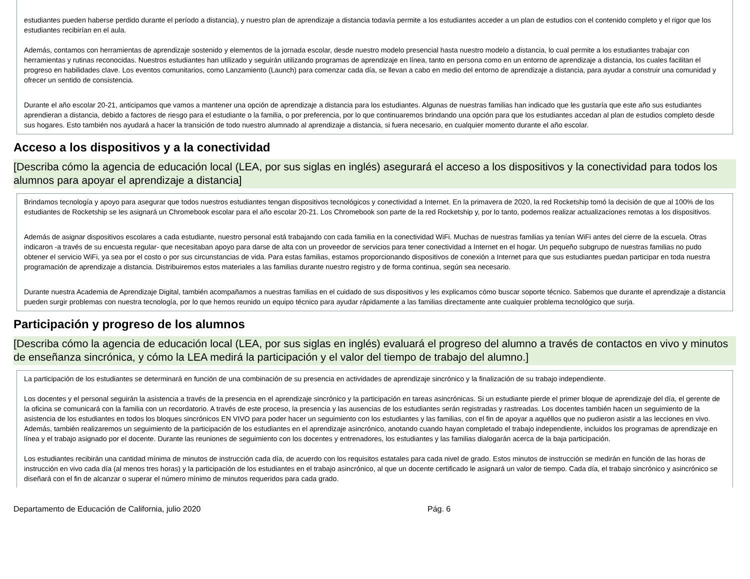estudiantes pueden haberse perdido durante el período a distancia), y nuestro plan de aprendizaje a distancia todavía permite a los estudiantes acceder a un plan de estudios con el contenido completo y el rigor que los estudiantes recibirían en el aula.
Además, contamos con herramientas de aprendizaje sostenido y elementos de la jornada escolar, desde nuestro modelo presencial hasta nuestro modelo a distancia, lo cual permite a los estudiantes trabajar con herramientas y rutinas reconocidas. Nuestros estudiantes han utilizado y seguirán utilizando programas de aprendizaje en línea, tanto en persona como en un entorno de aprendizaje a distancia, los cuales facilitan el progreso en habilidades clave. Los eventos comunitarios, como Lanzamiento (Launch) para comenzar cada día, se llevan a cabo en medio del entorno de aprendizaje a distancia, para ayudar a construir una comunidad y ofrecer un sentido de consistencia.
Durante el año escolar 20-21, anticipamos que vamos a mantener una opción de aprendizaje a distancia para los estudiantes. Algunas de nuestras familias han indicado que les gustaría que este año sus estudiantes aprendieran a distancia, debido a factores de riesgo para el estudiante o la familia, o por preferencia, por lo que continuaremos brindando una opción para que los estudiantes accedan al plan de estudios completo desde sus hogares. Esto también nos ayudará a hacer la transición de todo nuestro alumnado al aprendizaje a distancia, si fuera necesario, en cualquier momento durante el año escolar.
Acceso a los dispositivos y a la conectividad
[Describa cómo la agencia de educación local (LEA, por sus siglas en inglés) asegurará el acceso a los dispositivos y la conectividad para todos los alumnos para apoyar el aprendizaje a distancia]
Brindamos tecnología y apoyo para asegurar que todos nuestros estudiantes tengan dispositivos tecnológicos y conectividad a Internet. En la primavera de 2020, la red Rocketship tomó la decisión de que al 100% de los estudiantes de Rocketship se les asignará un Chromebook escolar para el año escolar 20-21. Los Chromebook son parte de la red Rocketship y, por lo tanto, podemos realizar actualizaciones remotas a los dispositivos.
Además de asignar dispositivos escolares a cada estudiante, nuestro personal está trabajando con cada familia en la conectividad WiFi. Muchas de nuestras familias ya tenían WiFi antes del cierre de la escuela. Otras indicaron -a través de su encuesta regular- que necesitaban apoyo para darse de alta con un proveedor de servicios para tener conectividad a Internet en el hogar. Un pequeño subgrupo de nuestras familias no pudo obtener el servicio WiFi, ya sea por el costo o por sus circunstancias de vida. Para estas familias, estamos proporcionando dispositivos de conexión a Internet para que sus estudiantes puedan participar en toda nuestra programación de aprendizaje a distancia. Distribuiremos estos materiales a las familias durante nuestro registro y de forma continua, según sea necesario.
Durante nuestra Academia de Aprendizaje Digital, también acompañamos a nuestras familias en el cuidado de sus dispositivos y les explicamos cómo buscar soporte técnico. Sabemos que durante el aprendizaje a distancia pueden surgir problemas con nuestra tecnología, por lo que hemos reunido un equipo técnico para ayudar rápidamente a las familias directamente ante cualquier problema tecnológico que surja.
Participación y progreso de los alumnos
[Describa cómo la agencia de educación local (LEA, por sus siglas en inglés) evaluará el progreso del alumno a través de contactos en vivo y minutos de enseñanza sincrónica, y cómo la LEA medirá la participación y el valor del tiempo de trabajo del alumno.]
La participación de los estudiantes se determinará en función de una combinación de su presencia en actividades de aprendizaje sincrónico y la finalización de su trabajo independiente.
Los docentes y el personal seguirán la asistencia a través de la presencia en el aprendizaje sincrónico y la participación en tareas asincrónicas. Si un estudiante pierde el primer bloque de aprendizaje del día, el gerente de la oficina se comunicará con la familia con un recordatorio. A través de este proceso, la presencia y las ausencias de los estudiantes serán registradas y rastreadas. Los docentes también hacen un seguimiento de la asistencia de los estudiantes en todos los bloques sincrónicos EN VIVO para poder hacer un seguimiento con los estudiantes y las familias, con el fin de apoyar a aquéllos que no pudieron asistir a las lecciones en vivo. Además, también realizaremos un seguimiento de la participación de los estudiantes en el aprendizaje asincrónico, anotando cuando hayan completado el trabajo independiente, incluidos los programas de aprendizaje en línea y el trabajo asignado por el docente. Durante las reuniones de seguimiento con los docentes y entrenadores, los estudiantes y las familias dialogarán acerca de la baja participación.
Los estudiantes recibirán una cantidad mínima de minutos de instrucción cada día, de acuerdo con los requisitos estatales para cada nivel de grado. Estos minutos de instrucción se medirán en función de las horas de instrucción en vivo cada día (al menos tres horas) y la participación de los estudiantes en el trabajo asincrónico, al que un docente certificado le asignará un valor de tiempo. Cada día, el trabajo sincrónico y asincrónico se diseñará con el fin de alcanzar o superar el número mínimo de minutos requeridos para cada grado.
Departamento de Educación de California, julio 2020 Pág. 6